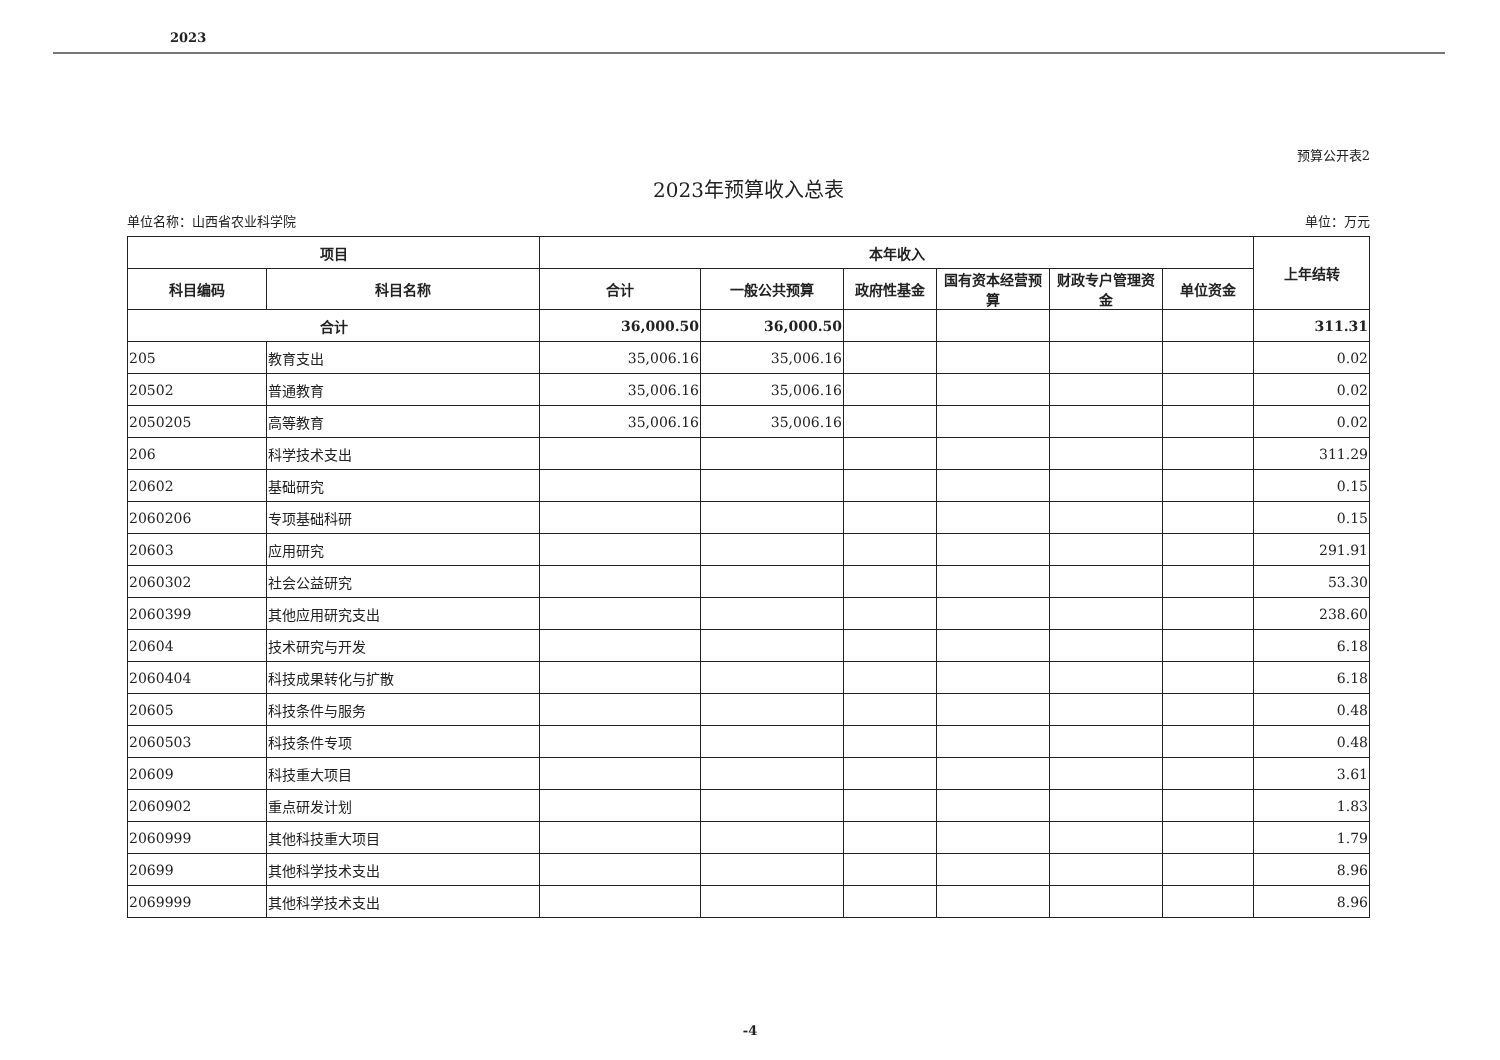2023
预算公开表2
2023年预算收入总表
单位名称：山西省农业科学院 单位：万元
| 项目 | | 本年收入 | | | | | | 上年结转 |
| --- | --- | --- | --- | --- | --- | --- | --- | --- |
| 科目编码 | 科目名称 | 合计 | 一般公共预算 | 政府性基金 | 国有资本经营预算 | 财政专户管理资金 | 单位资金 | |
| 合计 | | 36,000.50 | 36,000.50 | | | | | 311.31 |
| 205 | 教育支出 | 35,006.16 | 35,006.16 | | | | | 0.02 |
| 20502 | 普通教育 | 35,006.16 | 35,006.16 | | | | | 0.02 |
| 2050205 | 高等教育 | 35,006.16 | 35,006.16 | | | | | 0.02 |
| 206 | 科学技术支出 | | | | | | | 311.29 |
| 20602 | 基础研究 | | | | | | | 0.15 |
| 2060206 | 专项基础科研 | | | | | | | 0.15 |
| 20603 | 应用研究 | | | | | | | 291.91 |
| 2060302 | 社会公益研究 | | | | | | | 53.30 |
| 2060399 | 其他应用研究支出 | | | | | | | 238.60 |
| 20604 | 技术研究与开发 | | | | | | | 6.18 |
| 2060404 | 科技成果转化与扩散 | | | | | | | 6.18 |
| 20605 | 科技条件与服务 | | | | | | | 0.48 |
| 2060503 | 科技条件专项 | | | | | | | 0.48 |
| 20609 | 科技重大项目 | | | | | | | 3.61 |
| 2060902 | 重点研发计划 | | | | | | | 1.83 |
| 2060999 | 其他科技重大项目 | | | | | | | 1.79 |
| 20699 | 其他科学技术支出 | | | | | | | 8.96 |
| 2069999 | 其他科学技术支出 | | | | | | | 8.96 |
-4